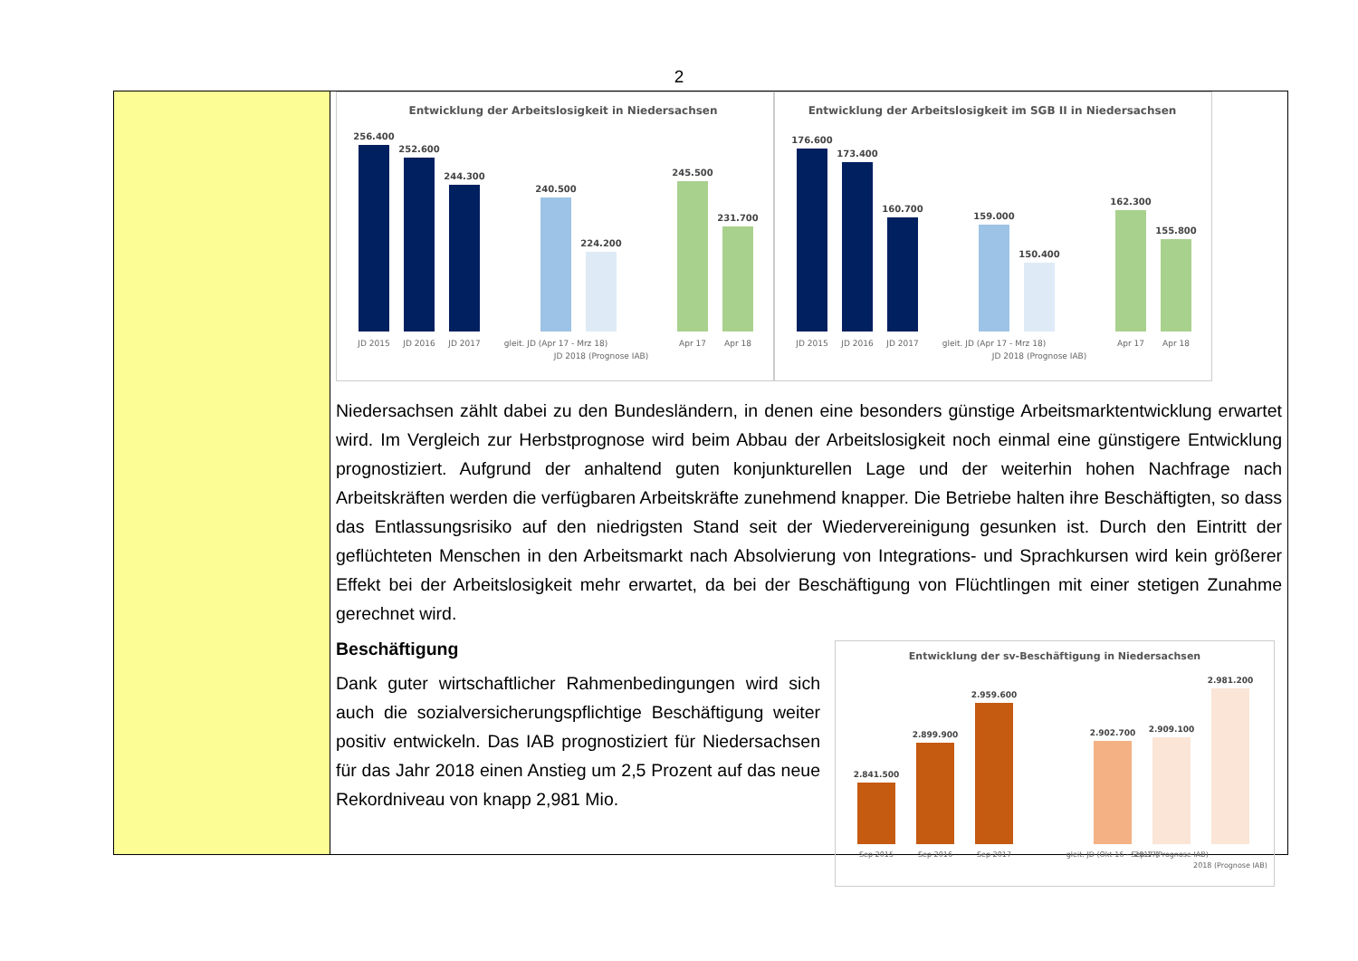2
Entwicklung der Arbeitslosigkeit in Niedersachsen
256.400
252.600
244.300
240.500
224.200
245.500
231.700
JD 2015
JD 2016
JD 2017
gleit. JD (Apr 17 - Mrz 18)
JD 2018 (Prognose IAB)
Apr 17
Apr 18
Entwicklung der Arbeitslosigkeit im SGB II in Niedersachsen
176.600
173.400
160.700
159.000
150.400
162.300
155.800
JD 2015
JD 2016
JD 2017
gleit. JD (Apr 17 - Mrz 18)
JD 2018 (Prognose IAB)
Apr 17
Apr 18
Niedersachsen zählt dabei zu den Bundesländern, in denen eine besonders günstige Arbeitsmarktentwicklung erwartet wird. Im Vergleich zur Herbstprognose wird beim Abbau der Arbeitslosigkeit noch einmal eine günstigere Entwicklung prognostiziert. Aufgrund der anhaltend guten konjunkturellen Lage und der weiterhin hohen Nachfrage nach Arbeitskräften werden die verfügbaren Arbeitskräfte zunehmend knapper. Die Betriebe halten ihre Beschäftigten, so dass das Entlassungsrisiko auf den niedrigsten Stand seit der Wiedervereinigung gesunken ist. Durch den Eintritt der geflüchteten Menschen in den Arbeitsmarkt nach Absolvierung von Integrations- und Sprachkursen wird kein größerer Effekt bei der Arbeitslosigkeit mehr erwartet, da bei der Beschäftigung von Flüchtlingen mit einer stetigen Zunahme gerechnet wird.
Beschäftigung
Dank guter wirtschaftlicher Rahmenbedingungen wird sich auch die sozialversicherungspflichtige Beschäftigung weiter positiv entwickeln. Das IAB prognostiziert für Niedersachsen für das Jahr 2018 einen Anstieg um 2,5 Prozent auf das neue Rekordniveau von knapp 2,981 Mio.
Entwicklung der sv-Beschäftigung in Niedersachsen
2.841.500
2.899.900
2.959.600
2.902.700
2.909.100
2.981.200
Sep 2015
Sep 2016
Sep 2017
gleit. JD (Okt 16 - Sep 17)
2017 (Prognose IAB)
2018 (Prognose IAB)